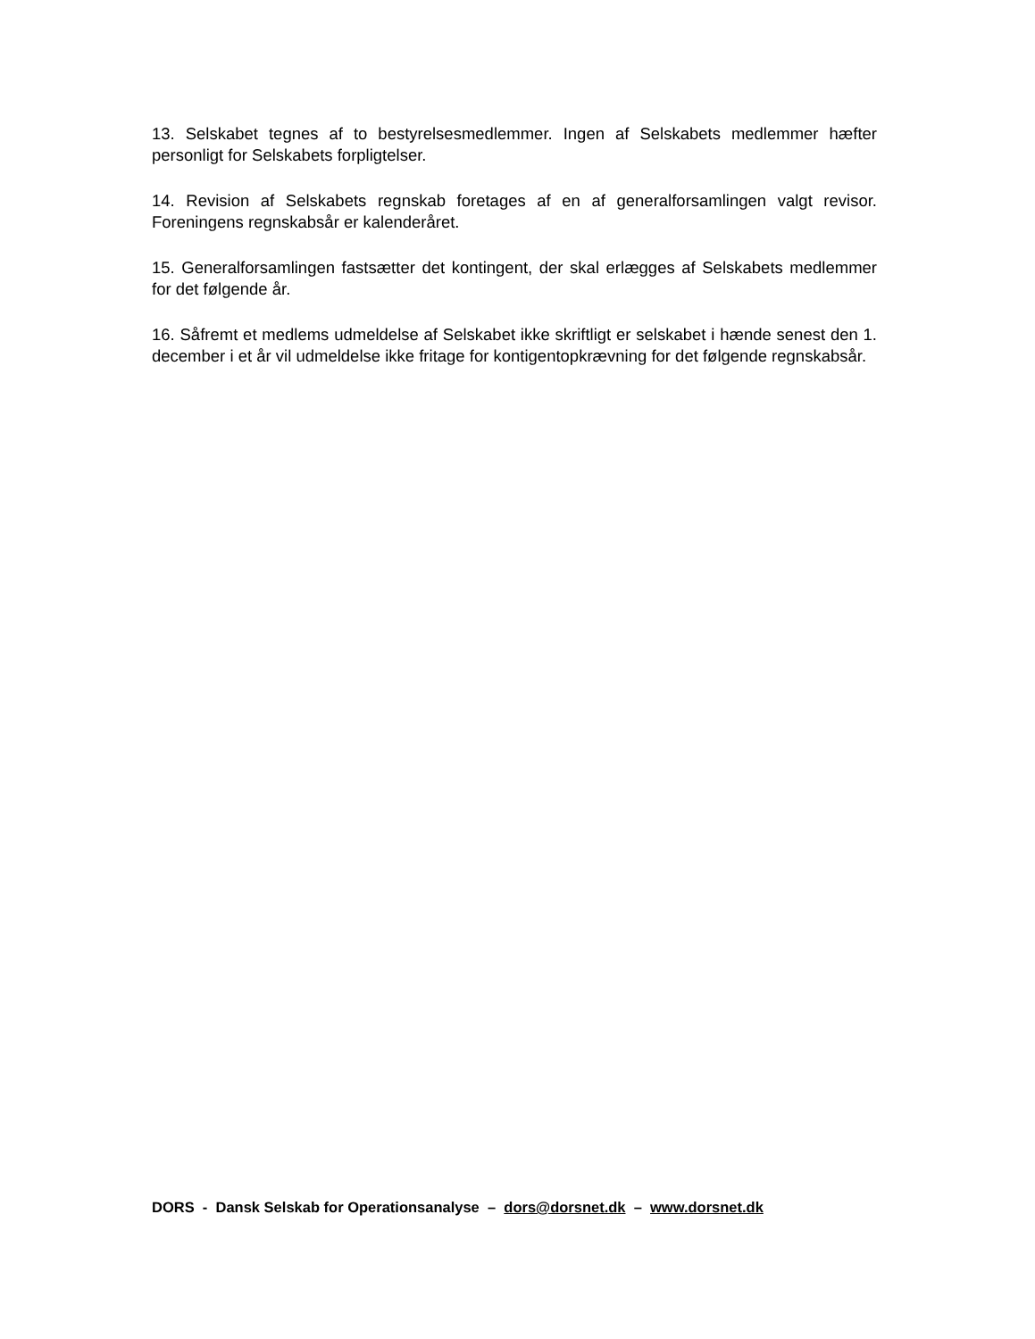13. Selskabet tegnes af to bestyrelsesmedlemmer. Ingen af Selskabets medlemmer hæfter personligt for Selskabets forpligtelser.
14. Revision af Selskabets regnskab foretages af en af generalforsamlingen valgt revisor. Foreningens regnskabsår er kalenderåret.
15. Generalforsamlingen fastsætter det kontingent, der skal erlægges af Selskabets medlemmer for det følgende år.
16. Såfremt et medlems udmeldelse af Selskabet ikke skriftligt er selskabet i hænde senest den 1. december i et år vil udmeldelse ikke fritage for kontigentopkrævning for det følgende regnskabsår.
DORS - Dansk Selskab for Operationsanalyse – dors@dorsnet.dk – www.dorsnet.dk